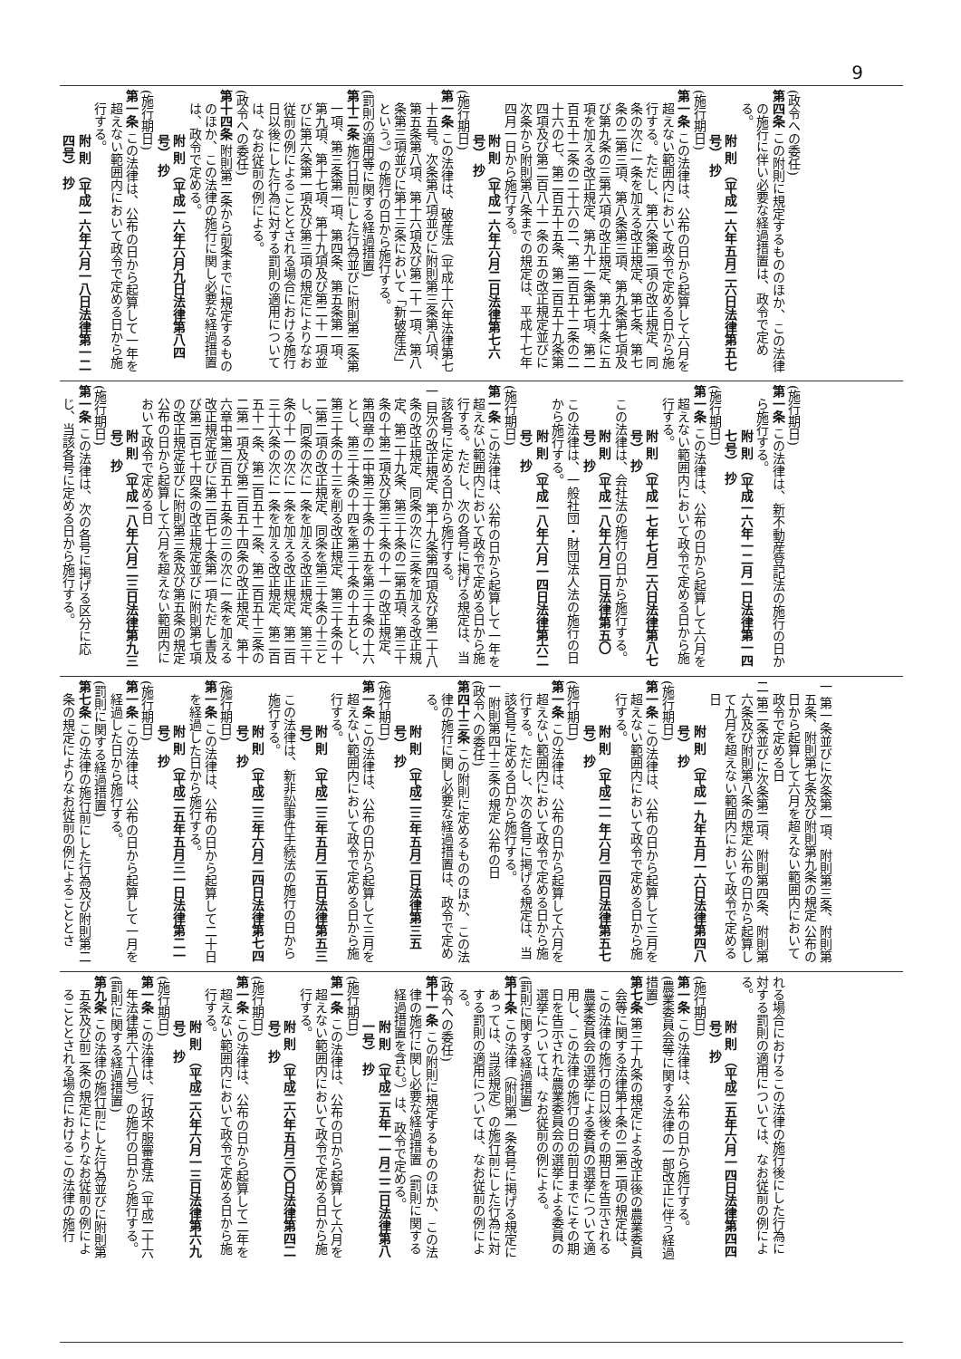9
(政令への委任)
第四条 この附則に規定するもののほか、この法律の施行に伴い必要な経過措置は、政令で定める。
附 則 （平成一六年五月二六日法律第五七号） 抄
(施行期日)
第一条 この法律は、公布の日から起算して六月を超えない範囲内において政令で定める日から施行する。ただし、第六条第二項の改正規定、同条の次に一条を加える改正規定、第七条、第七条の二第三項、第八条第三項、第九条第七項及び第九条の三第六項の改正規定、第九十条に五項を加える改正規定、第九十一条第七項、第二百五十二条の二十六の二、第二百五十二条の二十六の七、第二百五十五条、第二百五十九条第四項及び第二百八十一条の五の改正規定並びに次条から附則第八条までの規定は、平成十七年四月一日から施行する。
附 則 （平成一六年六月二日法律第七六号） 抄
(施行期日)
第一条 この法律は、破産法（平成十六年法律第七十五号。次条第八項並びに附則第三条第八項、第五条第八項、第十六項及び第二十一項、第八条第三項並びに第十三条において「新破産法」という。）の施行の日から施行する。
(罰則の適用等に関する経過措置)
第十二条 施行日前にした行為並びに附則第二条第一項、第三条第一項、第四条、第五条第一項、第九項、第十七項、第十九項及び第二十一項並びに第六条第一項及び第三項の規定によりなお従前の例によることとされる場合における施行日以後にした行為に対する罰則の適用については、なお従前の例による。
(政令への委任)
第十四条 附則第二条から前条までに規定するもののほか、この法律の施行に関し必要な経過措置は、政令で定める。
附 則 （平成一六年六月九日法律第八四号） 抄
(施行期日)
第一条 この法律は、公布の日から起算して一年を超えない範囲内において政令で定める日から施行する。
附 則 （平成一六年六月一八日法律第一二四号） 抄
(施行期日)
第一条 この法律は、新不動産登記法の施行の日から施行する。
附 則 （平成一六年一二月一日法律第一四七号） 抄
(施行期日)
第一条 この法律は、公布の日から起算して六月を超えない範囲内において政令で定める日から施行する。
附 則 （平成一七年七月二六日法律第八七号） 抄
　この法律は、会社法の施行の日から施行する。
附 則 （平成一八年六月二日法律第五〇号） 抄
　この法律は、一般社団・財団法人法の施行の日から施行する。
附 則 （平成一八年六月一四日法律第六二号） 抄
(施行期日)
第一条 この法律は、公布の日から起算して一年を超えない範囲内において政令で定める日から施行する。ただし、次の各号に掲げる規定は、当該各号に定める日から施行する。
一 目次の改正規定、第十九条第四項及び第二十八条の改正規定、同条の次に三条を加える改正規定、第二十九条、第三十条の二第五項、第三十条の十第二項及び第三十条の十一の改正規定、第四章の二中第三十条の十五を第三十条の十六とし、第三十条の十四を第三十条の十五とし、第三十条の十三を削る改正規定、第三十条の十二第二項の改正規定、同条を第三十条の十三とし、同条の次に一条を加える改正規定、第三十条の十一の次に一条を加える改正規定、第二百三十六条の次に一条を加える改正規定、第二百五十一条、第二百五十二条、第二百五十三条の二第一項及び第二百五十四条の改正規定、第十六章中第二百五十五条の三の次に一条を加える改正規定並びに第二百七十条第一項ただし書及び第二百七十四条の改正規定並びに附則第七項の改正規定並びに附則第三条及び第五条の規定 公布の日から起算して六月を超えない範囲内において政令で定める日
附 則 （平成一八年六月二三日法律第九三号） 抄
(施行期日)
第一条 この法律は、次の各号に掲げる区分に応じ、当該各号に定める日から施行する。
一 第一条並びに次条第一項、附則第三条、附則第五条、附則第七条及び附則第九条の規定 公布の日から起算して六月を超えない範囲内において政令で定める日
二 第二条並びに次条第二項、附則第四条、附則第六条及び附則第八条の規定 公布の日から起算して九月を超えない範囲内において政令で定める日
附 則 （平成一九年五月一六日法律第四八号） 抄
(施行期日)
第一条 この法律は、公布の日から起算して三月を超えない範囲内において政令で定める日から施行する。
附 則 （平成二一年六月二四日法律第五七号） 抄
(施行期日)
第一条 この法律は、公布の日から起算して六月を超えない範囲内において政令で定める日から施行する。ただし、次の各号に掲げる規定は、当該各号に定める日から施行する。
一 附則第四十三条の規定 公布の日
(政令への委任)
第四十三条 この附則に定めるもののほか、この法律の施行に関し必要な経過措置は、政令で定める。
附 則 （平成二三年五月二日法律第三五号） 抄
(施行期日)
第一条 この法律は、公布の日から起算して三月を超えない範囲内において政令で定める日から施行する。
附 則 （平成二三年五月二五日法律第五三号）
　この法律は、新非訟事件手続法の施行の日から施行する。
附 則 （平成二三年六月二四日法律第七四号） 抄
(施行期日)
第一条 この法律は、公布の日から起算して二十日を経過した日から施行する。
附 則 （平成二五年五月三一日法律第二一号） 抄
(施行期日)
第一条 この法律は、公布の日から起算して一月を経過した日から施行する。
(罰則に関する経過措置)
第七条 この法律の施行前にした行為及び附則第二条の規定によりなお従前の例によることとさ
れる場合におけるこの法律の施行後にした行為に対する罰則の適用については、なお従前の例による。
附 則 （平成二五年六月一四日法律第四四号） 抄
(施行期日)
第一条 この法律は、公布の日から施行する。
(農業委員会等に関する法律の一部改正に伴う経過措置)
第七条 第三十九条の規定による改正後の農業委員会等に関する法律第十条の二第二項の規定は、この法律の施行の日以後その期日を告示される農業委員会の選挙による委員の選挙について適用し、この法律の施行の日の前日までにその期日を告示された農業委員会の選挙による委員の選挙については、なお従前の例による。
(罰則に関する経過措置)
第十条 この法律（附則第一条各号に掲げる規定にあっては、当該規定）の施行前にした行為に対する罰則の適用については、なお従前の例による。
(政令への委任)
第十一条 この附則に規定するもののほか、この法律の施行に関し必要な経過措置（罰則に関する経過措置を含む。）は、政令で定める。
附 則 （平成二五年一一月二二日法律第八一号） 抄
(施行期日)
第一条 この法律は、公布の日から起算して六月を超えない範囲内において政令で定める日から施行する。
附 則 （平成二六年五月三〇日法律第四二号） 抄
(施行期日)
第一条 この法律は、公布の日から起算して二年を超えない範囲内において政令で定める日から施行する。
附 則 （平成二六年六月一三日法律第六九号） 抄
(施行期日)
第一条 この法律は、行政不服審査法（平成二十六年法律第六十八号）の施行の日から施行する。
(罰則に関する経過措置)
第九条 この法律の施行前にした行為並びに附則第五条及び前二条の規定によりなお従前の例によることとされる場合におけるこの法律の施行